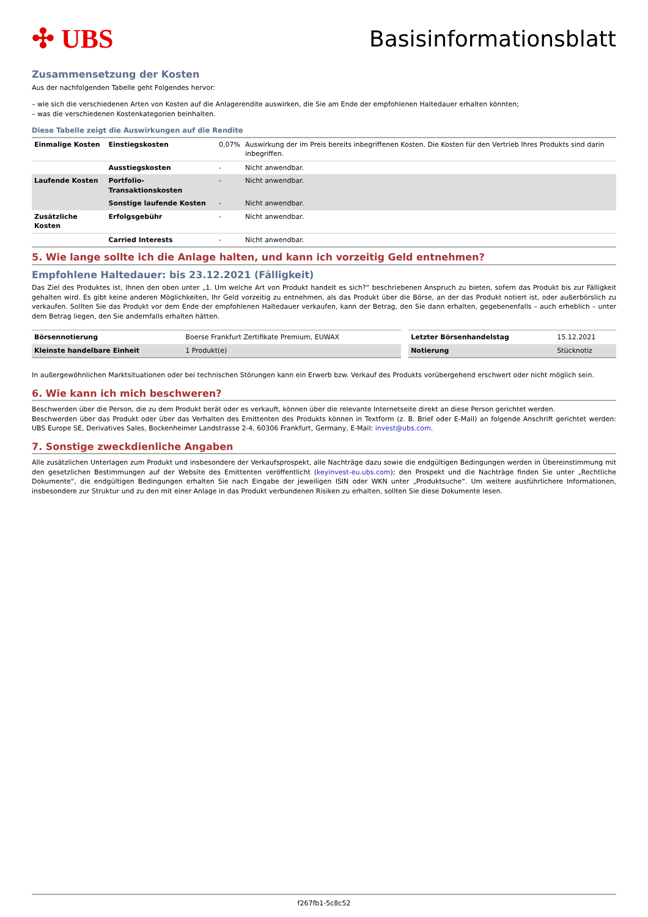✣ UBS
Basisinformationsblatt
Zusammensetzung der Kosten
Aus der nachfolgenden Tabelle geht Folgendes hervor:
– wie sich die verschiedenen Arten von Kosten auf die Anlagerendite auswirken, die Sie am Ende der empfohlenen Haltedauer erhalten könnten;
– was die verschiedenen Kostenkategorien beinhalten.
Diese Tabelle zeigt die Auswirkungen auf die Rendite
| Einmalige Kosten | Einstiegskosten | 0,07% | Auswirkung der im Preis bereits inbegriffenen Kosten. Die Kosten für den Vertrieb Ihres Produkts sind darin inbegriffen. |
| | Ausstiegskosten | - | Nicht anwendbar. |
| Laufende Kosten | Portfolio-Transaktionskosten | - | Nicht anwendbar. |
| | Sonstige laufende Kosten | - | Nicht anwendbar. |
| Zusätzliche Kosten | Erfolgsgebühr | - | Nicht anwendbar. |
| | Carried Interests | - | Nicht anwendbar. |
5. Wie lange sollte ich die Anlage halten, und kann ich vorzeitig Geld entnehmen?
Empfohlene Haltedauer: bis 23.12.2021 (Fälligkeit)
Das Ziel des Produktes ist, Ihnen den oben unter „1. Um welche Art von Produkt handelt es sich?“ beschriebenen Anspruch zu bieten, sofern das Produkt bis zur Fälligkeit gehalten wird. Es gibt keine anderen Möglichkeiten, Ihr Geld vorzeitig zu entnehmen, als das Produkt über die Börse, an der das Produkt notiert ist, oder außerbörslich zu verkaufen. Sollten Sie das Produkt vor dem Ende der empfohlenen Haltedauer verkaufen, kann der Betrag, den Sie dann erhalten, gegebenenfalls – auch erheblich – unter dem Betrag liegen, den Sie andernfalls erhalten hätten.
| Börsennotierung | Boerse Frankfurt Zertifikate Premium, EUWAX |
| Kleinste handelbare Einheit | 1 Produkt(e) |
| Letzter Börsenhandelstag | 15.12.2021 |
| Notierung | Stücknotiz |
In außergewöhnlichen Marktsituationen oder bei technischen Störungen kann ein Erwerb bzw. Verkauf des Produkts vorübergehend erschwert oder nicht möglich sein.
6. Wie kann ich mich beschweren?
Beschwerden über die Person, die zu dem Produkt berät oder es verkauft, können über die relevante Internetseite direkt an diese Person gerichtet werden.
Beschwerden über das Produkt oder über das Verhalten des Emittenten des Produkts können in Textform (z. B. Brief oder E-Mail) an folgende Anschrift gerichtet werden: UBS Europe SE, Derivatives Sales, Bockenheimer Landstrasse 2-4, 60306 Frankfurt, Germany, E-Mail: invest@ubs.com.
7. Sonstige zweckdienliche Angaben
Alle zusätzlichen Unterlagen zum Produkt und insbesondere der Verkaufsprospekt, alle Nachträge dazu sowie die endgültigen Bedingungen werden in Übereinstimmung mit den gesetzlichen Bestimmungen auf der Website des Emittenten veröffentlicht (keyinvest-eu.ubs.com); den Prospekt und die Nachträge finden Sie unter „Rechtliche Dokumente“, die endgültigen Bedingungen erhalten Sie nach Eingabe der jeweiligen ISIN oder WKN unter „Produktsuche“. Um weitere ausführlichere Informationen, insbesondere zur Struktur und zu den mit einer Anlage in das Produkt verbundenen Risiken zu erhalten, sollten Sie diese Dokumente lesen.
f267fb1-5c8c52